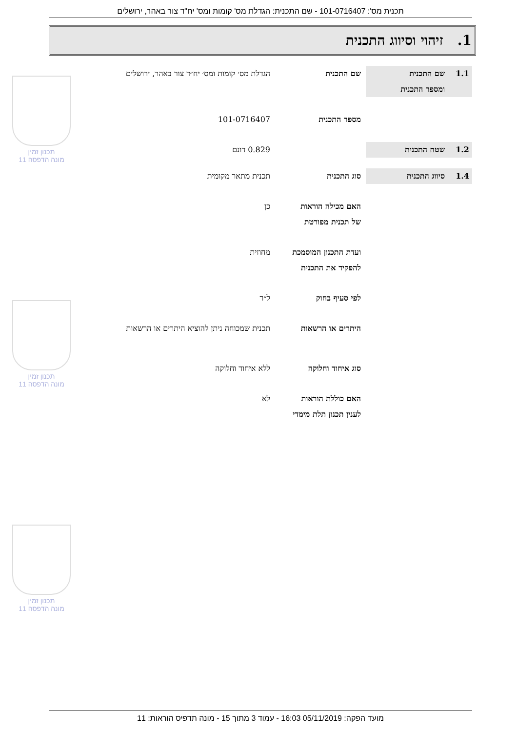תכנית מס': 101-0716407 - שם התכנית: הגדלת מס' קומות ומס' יח"ד צור באהר, ירושלים
1. זיהוי וסיווג התכנית
1.1 שם התכנית
ומספר התכנית
שם התכנית הגדלת מס׳ קומות ומס׳ יח״ד צור באהר, ירושלים
מספר התכנית 101-0716407
1.2 שטח התכנית 0.829 דונם
1.4 סיווג התכנית סוג התכנית תכנית מתאר מקומית
האם מכילה הוראות
של תכנית מפורטת
כן
ועדת התכנון המוסמכת
להפקיד את התכנית
מחוזית
לפי סעיף בחוק ל״ר
היתרים או הרשאות תכנית שמכוחה ניתן להוציא היתרים או הרשאות
סוג איחוד וחלוקה ללא איחוד וחלוקה
האם כוללת הוראות
לענין תכנון תלת מימדי
לא
תכנון זמין
מונה הדפסה 11
תכנון זמין
מונה הדפסה 11
תכנון זמין
מונה הדפסה 11
מועד הפקה: 05/11/2019 16:03 - עמוד 3 מתוך 15 - מונה תדפיס הוראות: 11